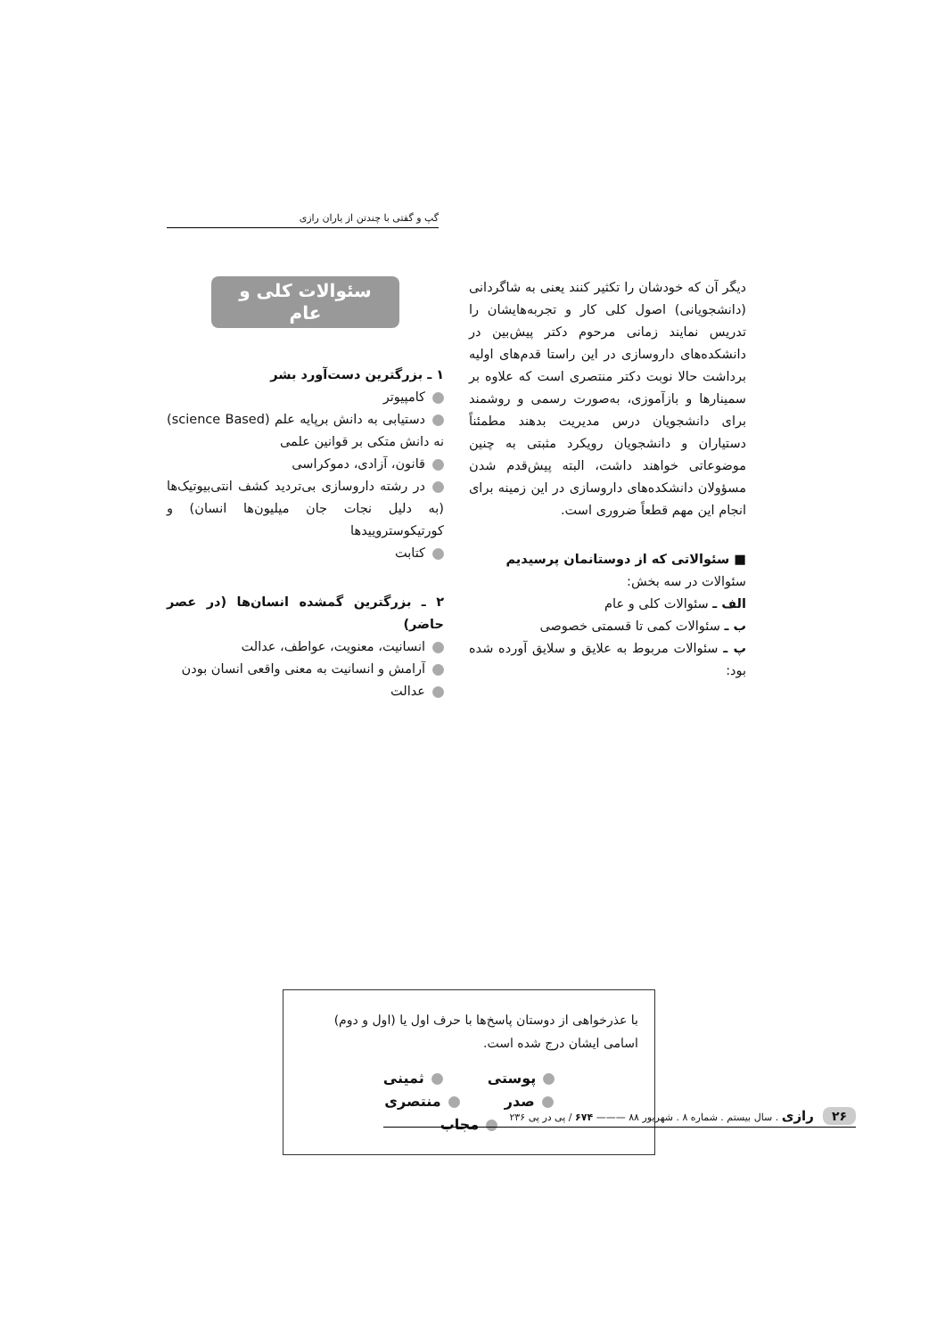گپ و گفتی با چندتن از یاران رازی
دیگر آن که خودشان را تکثیر کنند یعنی به شاگردانی (دانشجویانی) اصول کلی کار و تجربه‌هایشان را تدریس نمایند زمانی مرحوم دکتر پیش‌بین در دانشکده‌های داروسازی در این راستا قدم‌های اولیه برداشت حالا نوبت دکتر منتصری است که علاوه بر سمینارها و بازآموزی، به‌صورت رسمی و روشمند برای دانشجویان درس مدیریت بدهند مطمئناً دستیاران و دانشجویان رویکرد مثبتی به چنین موضوعاتی خواهند داشت، البته پیش‌قدم شدن مسؤولان دانشکده‌های داروسازی در این زمینه برای انجام این مهم قطعاً ضروری است.
■ سئوالاتی که از دوستانمان پرسیدیم
سئوالات در سه بخش:
الف ـ سئوالات کلی و عام
ب ـ سئوالات کمی تا قسمتی خصوصی
پ ـ سئوالات مربوط به علایق و سلایق آورده شده بود:
سئوالات کلی و عام
۱ ـ بزرگترین دست‌آورد بشر
کامپیوتر
دستیابی به دانش برپایه علم (science Based) نه دانش متکی بر قوانین علمی
قانون، آزادی، دموکراسی
در رشته داروسازی بی‌تردید کشف انتی‌بیوتیک‌ها (به دلیل نجات جان میلیون‌ها انسان) و کورتیکوستروییدها
کتابت
۲ ـ بزرگترین گمشده انسان‌ها (در عصر حاضر)
انسانیت، معنویت، عواطف، عدالت
آرامش و انسانیت به معنی واقعی انسان بودن
عدالت
با عذرخواهی از دوستان پاسخ‌ها با حرف اول یا (اول و دوم) اسامی ایشان درج شده است.
پوستی ثمینی
صدر منتصری
مجاب
۲۶ رازی . سال بیستم . شماره ۸ . شهریور ۸۸ ——— ۶۷۴ / پی در پی ۲۳۶